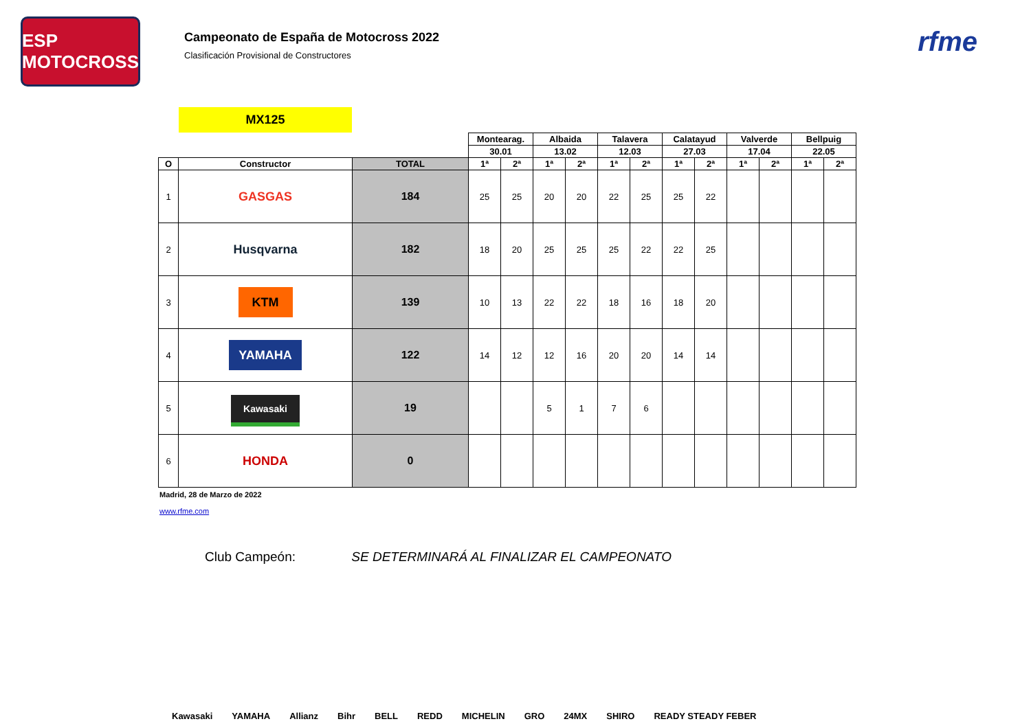ESP MOTOCROSS
Campeonato de España de Motocross 2022
Clasificación Provisional de Constructores
rfme
MX125
| | | | Montearag. | | Albaida | | Talavera | | Calatayud | | Valverde | | Bellpuig | |
| | | | 30.01 | | 13.02 | | 12.03 | | 27.03 | | 17.04 | | 22.05 | |
| O | Constructor | TOTAL | 1ª | 2ª | 1ª | 2ª | 1ª | 2ª | 1ª | 2ª | 1ª | 2ª | 1ª | 2ª |
| 1 | GASGAS | 184 | 25 | 25 | 20 | 20 | 22 | 25 | 25 | 22 | | | | |
| 2 | Husqvarna | 182 | 18 | 20 | 25 | 25 | 25 | 22 | 22 | 25 | | | | |
| 3 | KTM | 139 | 10 | 13 | 22 | 22 | 18 | 16 | 18 | 20 | | | | |
| 4 | YAMAHA | 122 | 14 | 12 | 12 | 16 | 20 | 20 | 14 | 14 | | | | |
| 5 | Kawasaki | 19 | | | 5 | 1 | 7 | 6 | | | | | | |
| 6 | HONDA | 0 | | | | | | | | | | | | |
Madrid, 28 de Marzo de 2022
www.rfme.com
Club Campeón: SE DETERMINARÁ AL FINALIZAR EL CAMPEONATO
Kawasaki YAMAHA Allianz Bihr BELL REDD MICHELIN GRO 24MX SHIRO READY STEADY FEBER